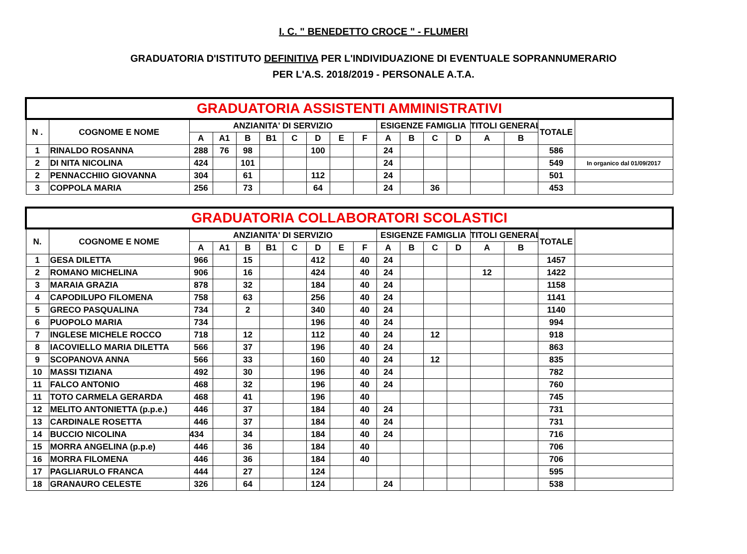I. C. " BENEDETTO CROCE " - FLUMERI
GRADUATORIA D'ISTITUTO DEFINITIVA PER L'INDIVIDUAZIONE DI EVENTUALE SOPRANNUMERARIO
PER L'A.S. 2018/2019 - PERSONALE A.T.A.
| GRADUATORIA ASSISTENTI AMMINISTRATIVI | | | | | | | | | | | | | | | | | |
| --- | --- | --- | --- | --- | --- | --- | --- | --- | --- | --- | --- | --- | --- | --- | --- | --- | --- |
| N . | COGNOME E NOME | ANZIANITA' DI SERVIZIO | | | | | | | | ESIGENZE FAMIGLIA | | | | TITOLI GENERAL | | TOTALE | |
| | | A | A1 | B | B1 | C | D | E | F | A | B | C | D | A | B | | |
| 1 | RINALDO ROSANNA | 288 | 76 | 98 | | | 100 | | | 24 | | | | | | 586 | |
| 2 | DI NITA NICOLINA | 424 | | 101 | | | | | | 24 | | | | | | 549 | In organico dal 01/09/2017 |
| 2 | PENNACCHIIO GIOVANNA | 304 | | 61 | | | 112 | | | 24 | | | | | | 501 | |
| 3 | COPPOLA MARIA | 256 | | 73 | | | 64 | | | 24 | | 36 | | | | 453 | |
| GRADUATORIA COLLABORATORI SCOLASTICI | | | | | | | | | | | | | | | | | |
| --- | --- | --- | --- | --- | --- | --- | --- | --- | --- | --- | --- | --- | --- | --- | --- | --- | --- |
| N. | COGNOME E NOME | ANZIANITA' DI SERVIZIO | | | | | | | | ESIGENZE FAMIGLIA | | | | TITOLI GENERAL | | TOTALE | |
| | | A | A1 | B | B1 | C | D | E | F | A | B | C | D | A | B | | |
| 1 | GESA DILETTA | 966 | | 15 | | | 412 | | 40 | 24 | | | | | | 1457 | |
| 2 | ROMANO MICHELINA | 906 | | 16 | | | 424 | | 40 | 24 | | | | 12 | | 1422 | |
| 3 | MARAIA GRAZIA | 878 | | 32 | | | 184 | | 40 | 24 | | | | | | 1158 | |
| 4 | CAPODILUPO FILOMENA | 758 | | 63 | | | 256 | | 40 | 24 | | | | | | 1141 | |
| 5 | GRECO PASQUALINA | 734 | | 2 | | | 340 | | 40 | 24 | | | | | | 1140 | |
| 6 | PUOPOLO MARIA | 734 | | | | | 196 | | 40 | 24 | | | | | | 994 | |
| 7 | INGLESE MICHELE ROCCO | 718 | | 12 | | | 112 | | 40 | 24 | | 12 | | | | 918 | |
| 8 | IACOVIELLO MARIA DILETTA | 566 | | 37 | | | 196 | | 40 | 24 | | | | | | 863 | |
| 9 | SCOPANOVA ANNA | 566 | | 33 | | | 160 | | 40 | 24 | | 12 | | | | 835 | |
| 10 | MASSI TIZIANA | 492 | | 30 | | | 196 | | 40 | 24 | | | | | | 782 | |
| 11 | FALCO ANTONIO | 468 | | 32 | | | 196 | | 40 | 24 | | | | | | 760 | |
| 11 | TOTO CARMELA GERARDA | 468 | | 41 | | | 196 | | 40 | | | | | | | 745 | |
| 12 | MELITO ANTONIETTA (p.p.e.) | 446 | | 37 | | | 184 | | 40 | 24 | | | | | | 731 | |
| 13 | CARDINALE ROSETTA | 446 | | 37 | | | 184 | | 40 | 24 | | | | | | 731 | |
| 14 | BUCCIO NICOLINA | 434 | | 34 | | | 184 | | 40 | 24 | | | | | | 716 | |
| 15 | MORRA ANGELINA (p.p.e) | 446 | | 36 | | | 184 | | 40 | | | | | | | 706 | |
| 16 | MORRA FILOMENA | 446 | | 36 | | | 184 | | 40 | | | | | | | 706 | |
| 17 | PAGLIARULO FRANCA | 444 | | 27 | | | 124 | | | | | | | | | 595 | |
| 18 | GRANAURO CELESTE | 326 | | 64 | | | 124 | | | 24 | | | | | | 538 | |